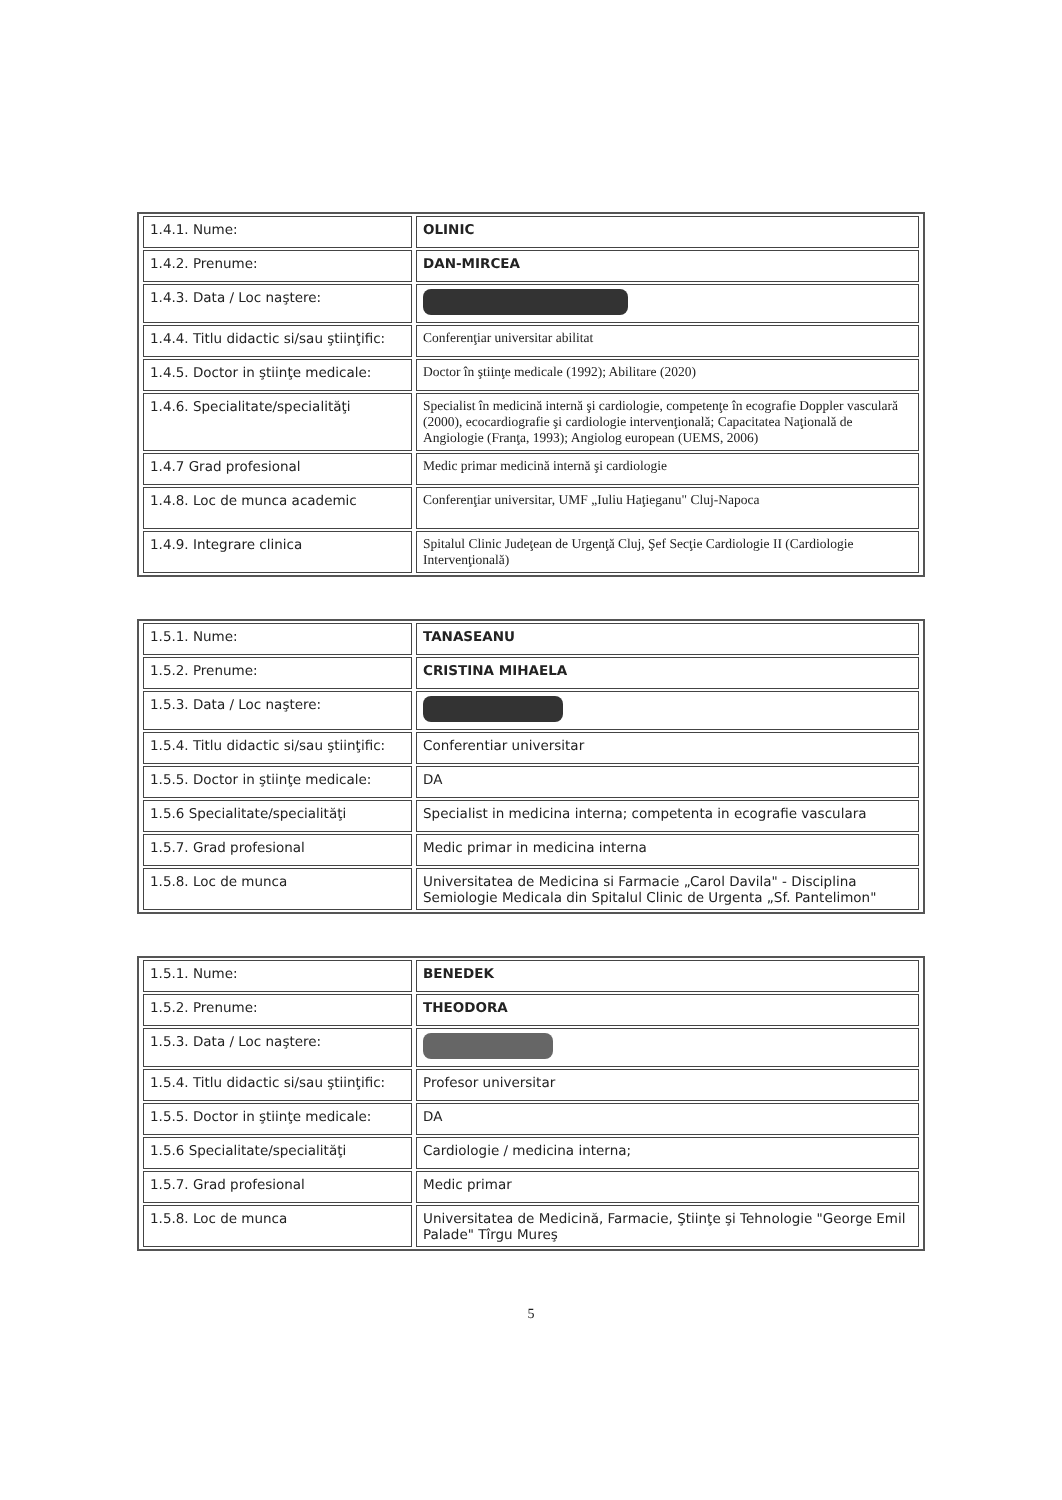| 1.4.1. Nume: | OLINIC |
| 1.4.2. Prenume: | DAN-MIRCEA |
| 1.4.3. Data / Loc naştere: | |
| 1.4.4. Titlu didactic si/sau ştiinţific: | Conferenţiar universitar abilitat |
| 1.4.5. Doctor in ştiinţe medicale: | Doctor în ştiinţe medicale (1992); Abilitare (2020) |
| 1.4.6. Specialitate/specialităţi | Specialist în medicină internă şi cardiologie, competenţe în ecografie Doppler vasculară (2000), ecocardiografie şi cardiologie intervenţională; Capacitatea Naţională de Angiologie (Franţa, 1993); Angiolog european (UEMS, 2006) |
| 1.4.7 Grad profesional | Medic primar medicină internă şi cardiologie |
| 1.4.8. Loc de munca academic | Conferenţiar universitar, UMF „Iuliu Haţieganu" Cluj-Napoca |
| 1.4.9. Integrare clinica | Spitalul Clinic Judeţean de Urgenţă Cluj, Şef Secţie Cardiologie II (Cardiologie Intervenţională) |
| 1.5.1. Nume: | TANASEANU |
| 1.5.2. Prenume: | CRISTINA MIHAELA |
| 1.5.3. Data / Loc naştere: | |
| 1.5.4. Titlu didactic si/sau ştiinţific: | Conferentiar universitar |
| 1.5.5. Doctor in ştiinţe medicale: | DA |
| 1.5.6 Specialitate/specialităţi | Specialist in medicina interna; competenta in ecografie vasculara |
| 1.5.7. Grad profesional | Medic primar in medicina interna |
| 1.5.8. Loc de munca | Universitatea de Medicina si Farmacie „Carol Davila" - Disciplina Semiologie Medicala din Spitalul Clinic de Urgenta „Sf. Pantelimon" |
| 1.5.1. Nume: | BENEDEK |
| 1.5.2. Prenume: | THEODORA |
| 1.5.3. Data / Loc naştere: | |
| 1.5.4. Titlu didactic si/sau ştiinţific: | Profesor universitar |
| 1.5.5. Doctor in ştiinţe medicale: | DA |
| 1.5.6 Specialitate/specialităţi | Cardiologie / medicina interna; |
| 1.5.7. Grad profesional | Medic primar |
| 1.5.8. Loc de munca | Universitatea de Medicină, Farmacie, Ştiinţe şi Tehnologie "George Emil Palade" Tîrgu Mureş |
5